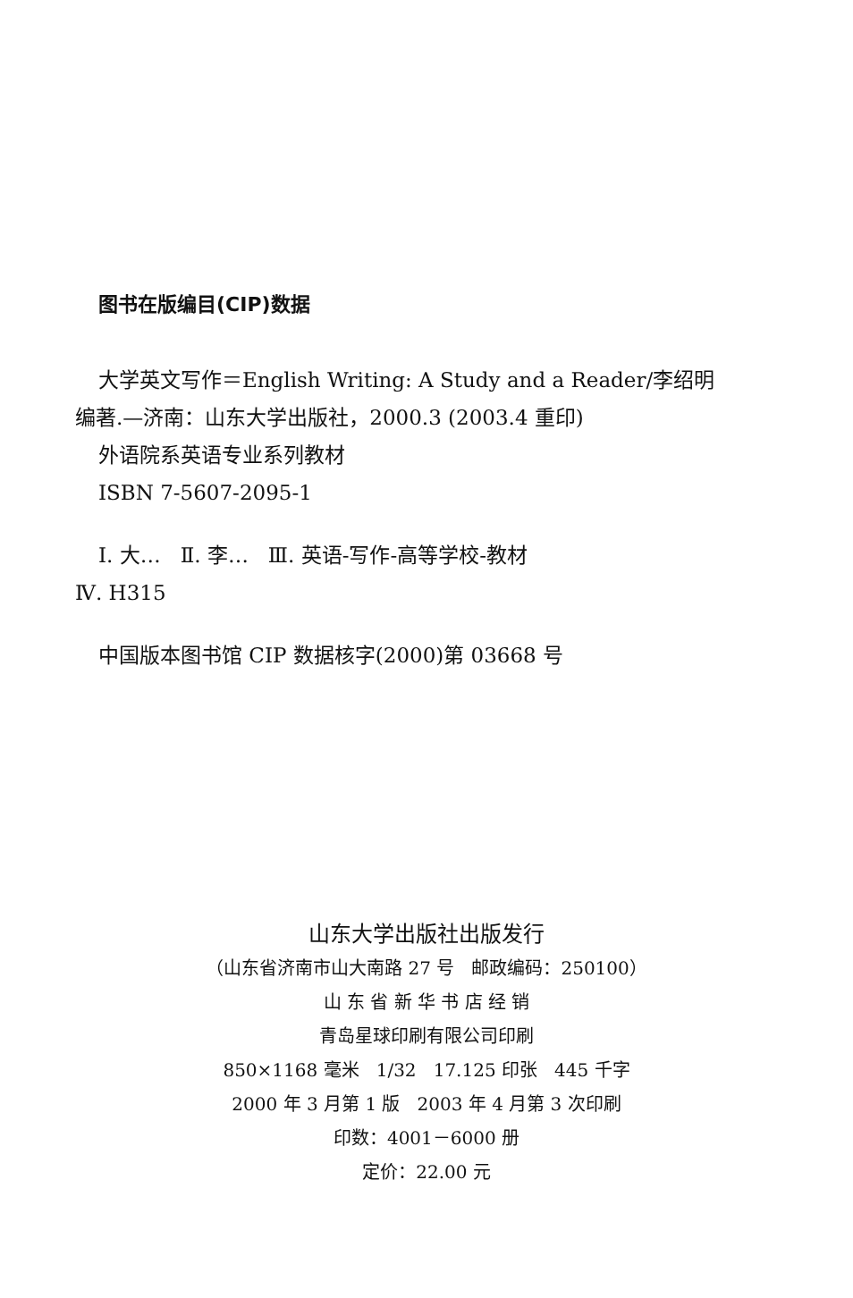图书在版编目(CIP)数据
大学英文写作＝English Writing: A Study and a Reader/李绍明
编著.—济南：山东大学出版社，2000.3 (2003.4 重印)
外语院系英语专业系列教材
ISBN 7-5607-2095-1
Ⅰ. 大… Ⅱ. 李… Ⅲ. 英语-写作-高等学校-教材
Ⅳ. H315
中国版本图书馆 CIP 数据核字(2000)第 03668 号
山东大学出版社出版发行
（山东省济南市山大南路 27 号 邮政编码：250100）
山 东 省 新 华 书 店 经 销
青岛星球印刷有限公司印刷
850×1168 毫米 1/32 17.125 印张 445 千字
2000 年 3 月第 1 版 2003 年 4 月第 3 次印刷
印数：4001－6000 册
定价：22.00 元